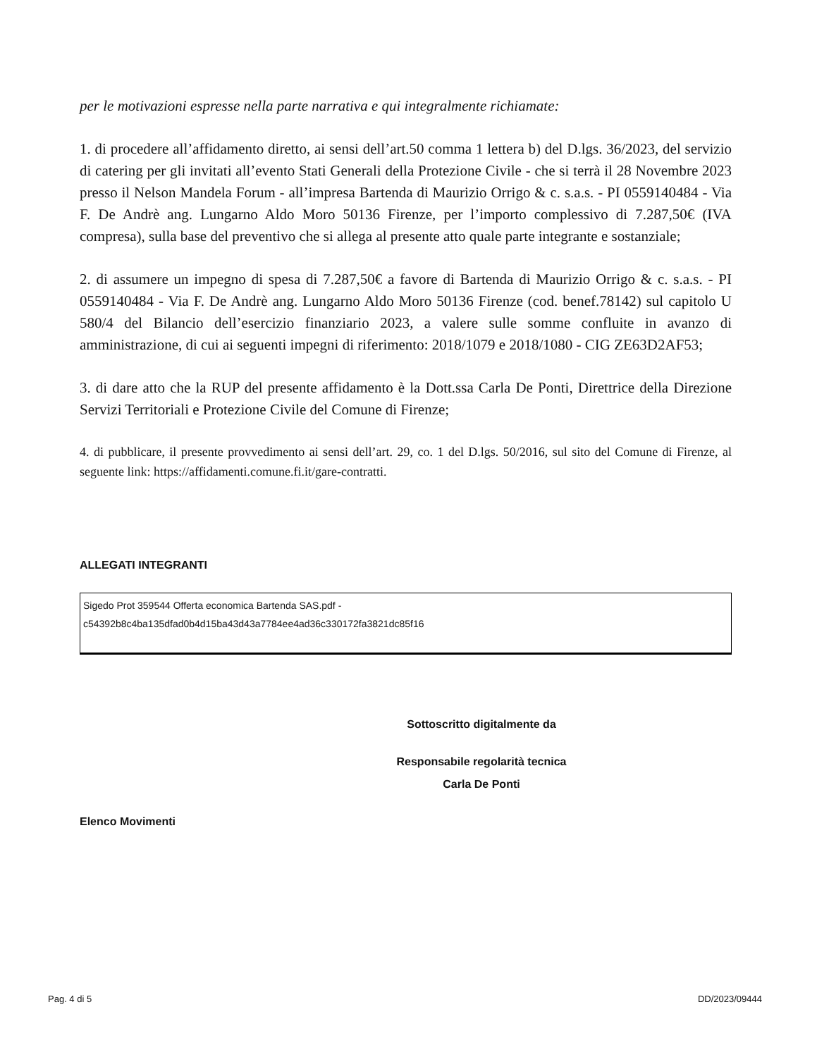per le motivazioni espresse nella parte narrativa e qui integralmente richiamate:
1. di procedere all’affidamento diretto, ai sensi dell’art.50 comma 1 lettera b) del D.lgs. 36/2023, del servizio di catering per gli invitati all’evento Stati Generali della Protezione Civile - che si terrà il 28 Novembre 2023 presso il Nelson Mandela Forum - all’impresa Bartenda di Maurizio Orrigo & c. s.a.s. - PI 0559140484 - Via F. De Andrè ang. Lungarno Aldo Moro 50136 Firenze, per l’importo complessivo di 7.287,50€ (IVA compresa), sulla base del preventivo che si allega al presente atto quale parte integrante e sostanziale;
2. di assumere un impegno di spesa di 7.287,50€ a favore di Bartenda di Maurizio Orrigo & c. s.a.s. - PI 0559140484 - Via F. De Andrè ang. Lungarno Aldo Moro 50136 Firenze (cod. benef.78142) sul capitolo U 580/4 del Bilancio dell’esercizio finanziario 2023, a valere sulle somme confluite in avanzo di amministrazione, di cui ai seguenti impegni di riferimento: 2018/1079 e 2018/1080 - CIG ZE63D2AF53;
3. di dare atto che la RUP del presente affidamento è la Dott.ssa Carla De Ponti, Direttrice della Direzione Servizi Territoriali e Protezione Civile del Comune di Firenze;
4. di pubblicare, il presente provvedimento ai sensi dell’art. 29, co. 1 del D.lgs. 50/2016, sul sito del Comune di Firenze, al seguente link: https://affidamenti.comune.fi.it/gare-contratti.
ALLEGATI INTEGRANTI
| Sigedo Prot 359544 Offerta economica Bartenda SAS.pdf - c54392b8c4ba135dfad0b4d15ba43d43a7784ee4ad36c330172fa3821dc85f16 |
Sottoscritto digitalmente da
Responsabile regolarità tecnica
Carla De Ponti
Elenco Movimenti
Pag. 4 di 5 DD/2023/09444